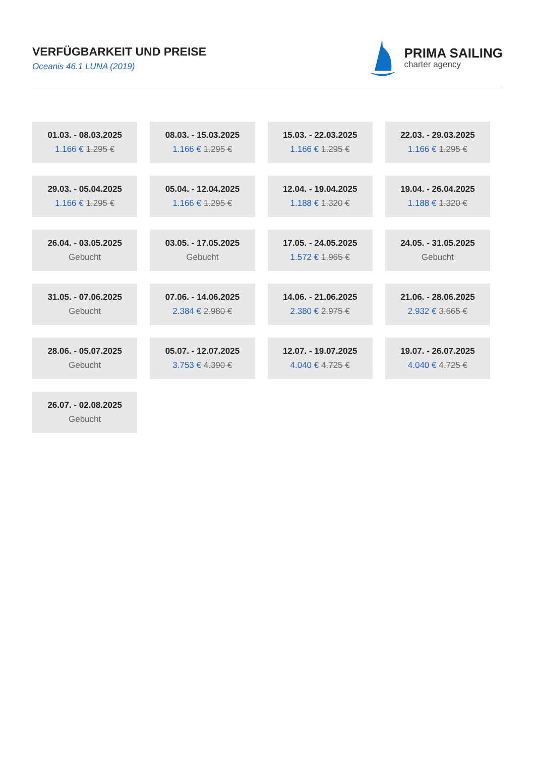VERFÜGBARKEIT UND PREISE
Oceanis 46.1 LUNA (2019)
PRIMA SAILING
charter agency
| 01.03. - 08.03.2025 1.166 € 1.295 € | 08.03. - 15.03.2025 1.166 € 1.295 € | 15.03. - 22.03.2025 1.166 € 1.295 € | 22.03. - 29.03.2025 1.166 € 1.295 € |
| 29.03. - 05.04.2025 1.166 € 1.295 € | 05.04. - 12.04.2025 1.166 € 1.295 € | 12.04. - 19.04.2025 1.188 € 1.320 € | 19.04. - 26.04.2025 1.188 € 1.320 € |
| 26.04. - 03.05.2025 Gebucht | 03.05. - 17.05.2025 Gebucht | 17.05. - 24.05.2025 1.572 € 1.965 € | 24.05. - 31.05.2025 Gebucht |
| 31.05. - 07.06.2025 Gebucht | 07.06. - 14.06.2025 2.384 € 2.980 € | 14.06. - 21.06.2025 2.380 € 2.975 € | 21.06. - 28.06.2025 2.932 € 3.665 € |
| 28.06. - 05.07.2025 Gebucht | 05.07. - 12.07.2025 3.753 € 4.390 € | 12.07. - 19.07.2025 4.040 € 4.725 € | 19.07. - 26.07.2025 4.040 € 4.725 € |
| 26.07. - 02.08.2025 Gebucht | | | |